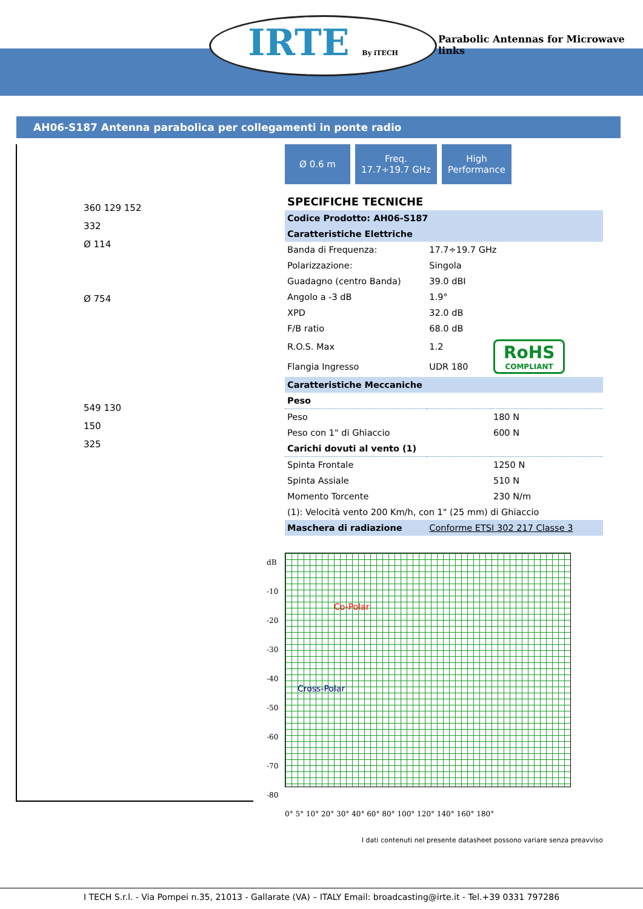IRTE By iTECH
Parabolic Antennas for Microwave links
AH06-S187 Antenna parabolica per collegamenti in ponte radio
360 129 152
332
Ø 114
Ø 754
549 130
150
325
Ø 0.6 m Freq.
17.7÷19.7 GHz
High
Performance
SPECIFICHE TECNICHE
| Codice Prodotto: AH06-S187 | | |
| Caratteristiche Elettriche | | |
| Banda di Frequenza: | 17.7÷19.7 GHz | |
| Polarizzazione: | Singola | |
| Guadagno (centro Banda) | 39.0 dBI | |
| Angolo a -3 dB | 1.9° | |
| XPD | 32.0 dB | |
| F/B ratio | 68.0 dB | |
| R.O.S. Max | 1.2 | RoHS COMPLIANT |
| Flangia Ingresso | UDR 180 | |
| Caratteristiche Meccaniche | | |
| Peso | | |
| Peso | | 180 N |
| Peso con 1" di Ghiaccio | | 600 N |
| Carichi dovuti al vento (1) | | |
| Spinta Frontale | | 1250 N |
| Spinta Assiale | | 510 N |
| Momento Torcente | | 230 N/m |
| (1): Velocità vento 200 Km/h, con 1" (25 mm) di Ghiaccio | | |
| Maschera di radiazione | Conforme ETSI 302 217 Classe 3 | |
dB
-10
-20
-30
-40
-50
-60
-70
-80
Co-Polar
Cross-Polar
0° 5° 10° 20° 30° 40° 60° 80° 100° 120° 140° 160° 180°
I dati contenuti nel presente datasheet possono variare senza preavviso
I TECH S.r.l. - Via Pompei n.35, 21013 - Gallarate (VA) – ITALY Email: broadcasting@irte.it - Tel.+39 0331 797286